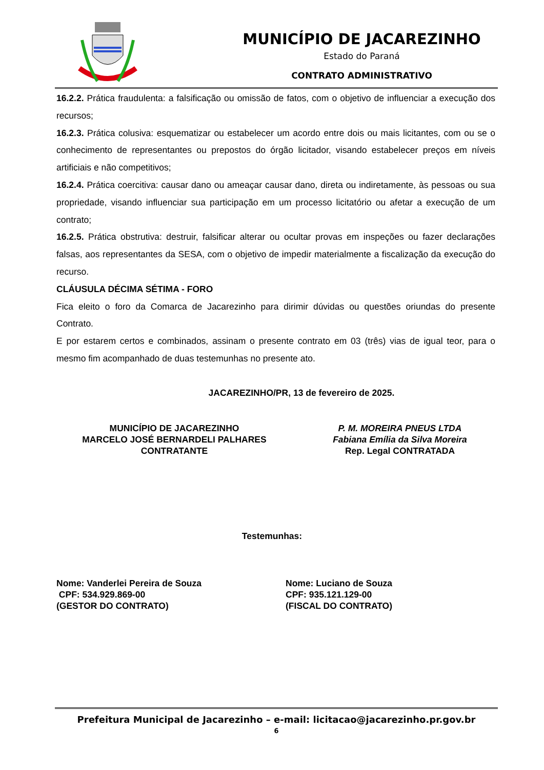MUNICÍPIO DE JACAREZINHO
Estado do Paraná
CONTRATO ADMINISTRATIVO
16.2.2. Prática fraudulenta: a falsificação ou omissão de fatos, com o objetivo de influenciar a execução dos recursos;
16.2.3. Prática colusiva: esquematizar ou estabelecer um acordo entre dois ou mais licitantes, com ou se o conhecimento de representantes ou prepostos do órgão licitador, visando estabelecer preços em níveis artificiais e não competitivos;
16.2.4. Prática coercitiva: causar dano ou ameaçar causar dano, direta ou indiretamente, às pessoas ou sua propriedade, visando influenciar sua participação em um processo licitatório ou afetar a execução de um contrato;
16.2.5. Prática obstrutiva: destruir, falsificar alterar ou ocultar provas em inspeções ou fazer declarações falsas, aos representantes da SESA, com o objetivo de impedir materialmente a fiscalização da execução do recurso.
CLÁUSULA DÉCIMA SÉTIMA - FORO
Fica eleito o foro da Comarca de Jacarezinho para dirimir dúvidas ou questões oriundas do presente Contrato.
E por estarem certos e combinados, assinam o presente contrato em 03 (três) vias de igual teor, para o mesmo fim acompanhado de duas testemunhas no presente ato.
JACAREZINHO/PR, 13 de fevereiro de 2025.
MUNICÍPIO DE JACAREZINHO
MARCELO JOSÉ BERNARDELI PALHARES
CONTRATANTE
P. M. MOREIRA PNEUS LTDA
Fabiana Emília da Silva Moreira
Rep. Legal CONTRATADA
Testemunhas:
Nome: Vanderlei Pereira de Souza
CPF: 534.929.869-00
(GESTOR DO CONTRATO)
Nome: Luciano de Souza
CPF: 935.121.129-00
(FISCAL DO CONTRATO)
Prefeitura Municipal de Jacarezinho – e-mail: licitacao@jacarezinho.pr.gov.br
6